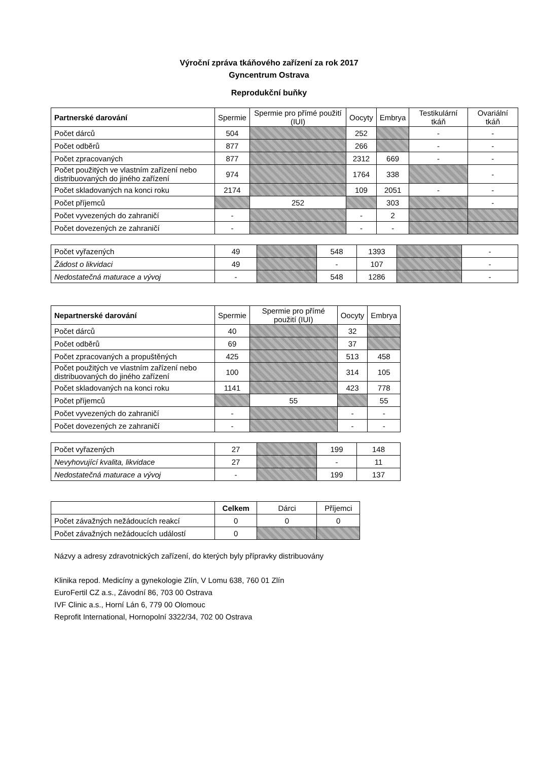Výroční zpráva tkáňového zařízení za rok 2017
Gyncentrum Ostrava
Reprodukční buňky
| Partnerské darování | Spermie | Spermie pro přímé použití (IUI) | Oocyty | Embrya | Testikulární tkáň | Ovariální tkáň |
| --- | --- | --- | --- | --- | --- | --- |
| Počet dárců | 504 | | 252 | | - | - |
| Počet odběrů | 877 | | 266 | | - | - |
| Počet zpracovaných | 877 | | 2312 | 669 | - | - |
| Počet použitých ve vlastním zařízení nebo distribuovaných do jiného zařízení | 974 | | 1764 | 338 | | - |
| Počet skladovaných na konci roku | 2174 | | 109 | 2051 | - | - |
| Počet příjemců | | 252 | | 303 | | - |
| Počet vyvezených do zahraničí | - | | - | 2 | | |
| Počet dovezených ze zahraničí | - | | - | - | | |
| Počet vyřazených | 49 | | 548 | 1393 | | - |
| Žádost o likvidaci | 49 | | - | 107 | | - |
| Nedostatečná maturace a vývoj | - | | 548 | 1286 | | - |
| Nepartnerské darování | Spermie | Spermie pro přímé použití (IUI) | Oocyty | Embrya |
| --- | --- | --- | --- | --- |
| Počet dárců | 40 | | 32 | |
| Počet odběrů | 69 | | 37 | |
| Počet zpracovaných a propuštěných | 425 | | 513 | 458 |
| Počet použitých ve vlastním zařízení nebo distribuovaných do jiného zařízení | 100 | | 314 | 105 |
| Počet skladovaných na konci roku | 1141 | | 423 | 778 |
| Počet příjemců | | 55 | | 55 |
| Počet vyvezených do zahraničí | - | | - | - |
| Počet dovezených ze zahraničí | - | | - | - |
| Počet vyřazených | 27 | | 199 | 148 |
| Nevyhovující kvalita, likvidace | 27 | | - | 11 |
| Nedostatečná maturace a vývoj | - | | 199 | 137 |
| | Celkem | Dárci | Příjemci |
| --- | --- | --- | --- |
| Počet závažných nežádoucích reakcí | 0 | 0 | 0 |
| Počet závažných nežádoucích událostí | 0 | | |
Názvy a adresy zdravotnických zařízení, do kterých byly přípravky distribuovány
Klinika repod. Medicíny a gynekologie Zlín, V Lomu 638, 760 01 Zlín
EuroFertil CZ a.s., Závodní 86, 703 00 Ostrava
IVF Clinic a.s., Horní Lán 6, 779 00 Olomouc
Reprofit International, Hornopolní 3322/34, 702 00 Ostrava